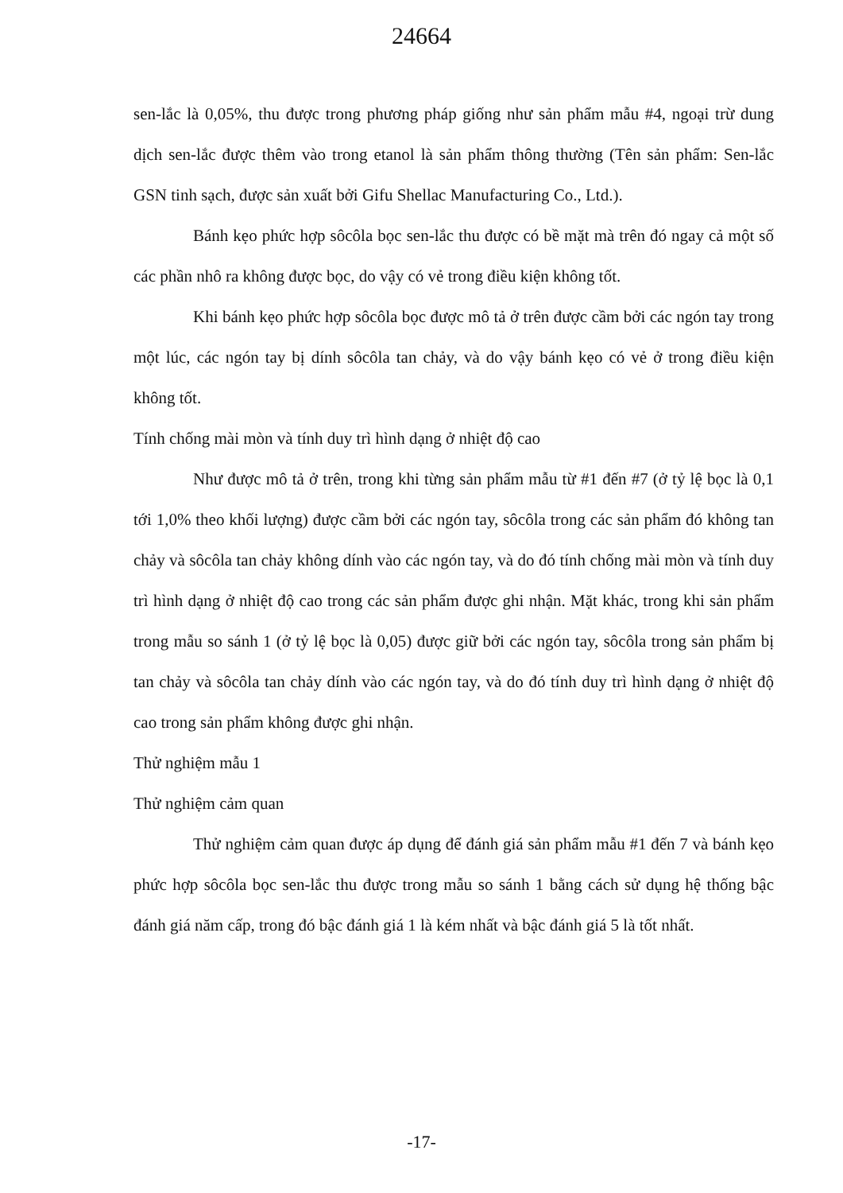24664
sen-lắc là 0,05%, thu được trong phương pháp giống như sản phẩm mẫu #4, ngoại trừ dung dịch sen-lắc được thêm vào trong etanol là sản phẩm thông thường (Tên sản phẩm: Sen-lắc GSN tinh sạch, được sản xuất bởi Gifu Shellac Manufacturing Co., Ltd.).
Bánh kẹo phức hợp sôcôla bọc sen-lắc thu được có bề mặt mà trên đó ngay cả một số các phần nhô ra không được bọc, do vậy có vẻ trong điều kiện không tốt.
Khi bánh kẹo phức hợp sôcôla bọc được mô tả ở trên được cầm bởi các ngón tay trong một lúc, các ngón tay bị dính sôcôla tan chảy, và do vậy bánh kẹo có vẻ ở trong điều kiện không tốt.
Tính chống mài mòn và tính duy trì hình dạng ở nhiệt độ cao
Như được mô tả ở trên, trong khi từng sản phẩm mẫu từ #1 đến #7 (ở tỷ lệ bọc là 0,1 tới 1,0% theo khối lượng) được cầm bởi các ngón tay, sôcôla trong các sản phẩm đó không tan chảy và sôcôla tan chảy không dính vào các ngón tay, và do đó tính chống mài mòn và tính duy trì hình dạng ở nhiệt độ cao trong các sản phẩm được ghi nhận. Mặt khác, trong khi sản phẩm trong mẫu so sánh 1 (ở tỷ lệ bọc là 0,05) được giữ bởi các ngón tay, sôcôla trong sản phẩm bị tan chảy và sôcôla tan chảy dính vào các ngón tay, và do đó tính duy trì hình dạng ở nhiệt độ cao trong sản phẩm không được ghi nhận.
Thử nghiệm mẫu 1
Thử nghiệm cảm quan
Thử nghiệm cảm quan được áp dụng để đánh giá sản phẩm mẫu #1 đến 7 và bánh kẹo phức hợp sôcôla bọc sen-lắc thu được trong mẫu so sánh 1 bằng cách sử dụng hệ thống bậc đánh giá năm cấp, trong đó bậc đánh giá 1 là kém nhất và bậc đánh giá 5 là tốt nhất.
-17-